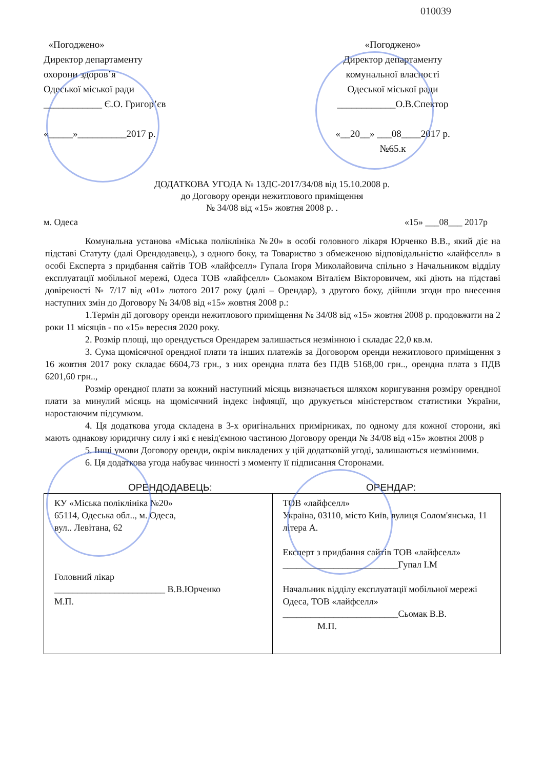010039
«Погоджено»
Директор департаменту
охорони здоров’я
Одеської міської ради
____________ Є.О. Григор’єв
«_____»__________2017 р.
«Погоджено»
Директор департаменту
комунальної власності
Одеської міської ради
____________О.В.Спектор
«__20__» ___08____2017 р.
№65.к
ДОДАТКОВА УГОДА № 13ДС-2017/34/08 від 15.10.2008 р.
до Договору оренди нежитлового приміщення
№ 34/08 від «15» жовтня 2008 р. .
м. Одеса «15» ___08___ 2017р
Комунальна установа «Міська поліклініка №20» в особі головного лікаря Юрченко В.В., який діє на підставі Статуту (далі Орендодавець), з одного боку, та Товариство з обмеженою відповідальністю «лайфселл» в особі Експерта з придбання сайтів ТОВ «лайфселл» Гупала Ігоря Миколайовича спільно з Начальником відділу експлуатації мобільної мережі, Одеса ТОВ «лайфселл» Сьомаком Віталієм Вікторовичем, які діють на підставі довіреності № 7/17 від «01» лютого 2017 року (далі – Орендар), з другого боку, дійшли згоди про внесення наступних змін до Договору № 34/08 від «15» жовтня 2008 р.:
1.Термін дії договору оренди нежитлового приміщення № 34/08 від «15» жовтня 2008 р. продовжити на 2 роки 11 місяців - по «15» вересня 2020 року.
2. Розмір площі, що орендується Орендарем залишається незмінною і складає 22,0 кв.м.
3. Сума щомісячної орендної плати та інших платежів за Договором оренди нежитлового приміщення з 16 жовтня 2017 року складає 6604,73 грн., з них орендна плата без ПДВ 5168,00 грн.., орендна плата з ПДВ 6201,60 грн..,
Розмір орендної плати за кожний наступний місяць визначається шляхом коригування розміру орендної плати за минулий місяць на щомісячний індекс інфляції, що друкується міністерством статистики України, наростаючим підсумком.
4. Ця додаткова угода складена в 3-х оригінальних примірниках, по одному для кожної сторони, які мають однакову юридичну силу і які є невід'ємною частиною Договору оренди № 34/08 від «15» жовтня 2008 р
5. Інші умови Договору оренди, окрім викладених у цій додатковій угоді, залишаються незмінними.
6. Ця додаткова угода набуває чинності з моменту її підписання Сторонами.
ОРЕНДОДАВЕЦЬ: ОРЕНДАР:
| КУ «Міська поліклініка №20» 65114, Одеська обл.., м. Одеса, вул.. Левітана, 62 Головний лікар ________________________ В.В.Юрченко М.П. | ТОВ «лайфселл» Україна, 03110, місто Київ, вулиця Солом'янська, 11 літера А. Експерт з придбання сайтів ТОВ «лайфселл» _________________________Гупал І.М Начальник відділу експлуатації мобільної мережі Одеса, ТОВ «лайфселл» _________________________Сьомак В.В. М.П. |